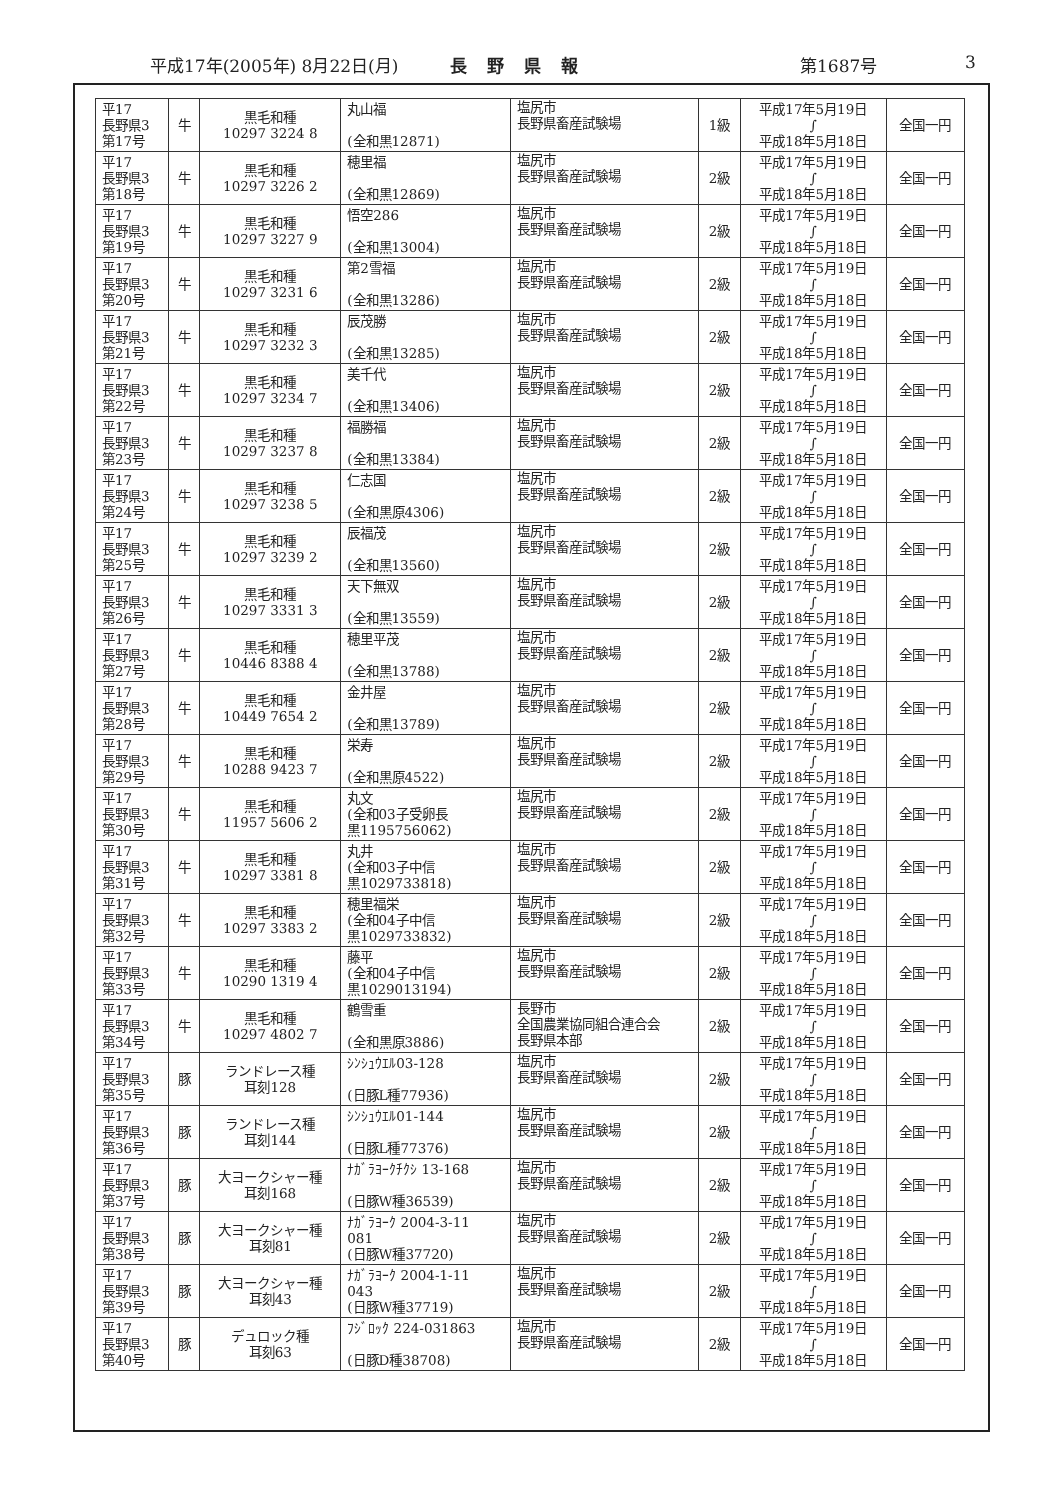平成17年(2005年) 8月22日(月) 長野県報 第1687号 3
| 平17 長野県3 第17号 | 牛 | 黒毛和種 10297 3224 8 | 丸山福 (全和黒12871) | 塩尻市 長野県畜産試験場 | 1級 | 平成17年5月19日 ∫ 平成18年5月18日 | 全国一円 |
| 平17 長野県3 第18号 | 牛 | 黒毛和種 10297 3226 2 | 穂里福 (全和黒12869) | 塩尻市 長野県畜産試験場 | 2級 | 平成17年5月19日 ∫ 平成18年5月18日 | 全国一円 |
| 平17 長野県3 第19号 | 牛 | 黒毛和種 10297 3227 9 | 悟空286 (全和黒13004) | 塩尻市 長野県畜産試験場 | 2級 | 平成17年5月19日 ∫ 平成18年5月18日 | 全国一円 |
| 平17 長野県3 第20号 | 牛 | 黒毛和種 10297 3231 6 | 第2雪福 (全和黒13286) | 塩尻市 長野県畜産試験場 | 2級 | 平成17年5月19日 ∫ 平成18年5月18日 | 全国一円 |
| 平17 長野県3 第21号 | 牛 | 黒毛和種 10297 3232 3 | 辰茂勝 (全和黒13285) | 塩尻市 長野県畜産試験場 | 2級 | 平成17年5月19日 ∫ 平成18年5月18日 | 全国一円 |
| 平17 長野県3 第22号 | 牛 | 黒毛和種 10297 3234 7 | 美千代 (全和黒13406) | 塩尻市 長野県畜産試験場 | 2級 | 平成17年5月19日 ∫ 平成18年5月18日 | 全国一円 |
| 平17 長野県3 第23号 | 牛 | 黒毛和種 10297 3237 8 | 福勝福 (全和黒13384) | 塩尻市 長野県畜産試験場 | 2級 | 平成17年5月19日 ∫ 平成18年5月18日 | 全国一円 |
| 平17 長野県3 第24号 | 牛 | 黒毛和種 10297 3238 5 | 仁志国 (全和黒原4306) | 塩尻市 長野県畜産試験場 | 2級 | 平成17年5月19日 ∫ 平成18年5月18日 | 全国一円 |
| 平17 長野県3 第25号 | 牛 | 黒毛和種 10297 3239 2 | 辰福茂 (全和黒13560) | 塩尻市 長野県畜産試験場 | 2級 | 平成17年5月19日 ∫ 平成18年5月18日 | 全国一円 |
| 平17 長野県3 第26号 | 牛 | 黒毛和種 10297 3331 3 | 天下無双 (全和黒13559) | 塩尻市 長野県畜産試験場 | 2級 | 平成17年5月19日 ∫ 平成18年5月18日 | 全国一円 |
| 平17 長野県3 第27号 | 牛 | 黒毛和種 10446 8388 4 | 穂里平茂 (全和黒13788) | 塩尻市 長野県畜産試験場 | 2級 | 平成17年5月19日 ∫ 平成18年5月18日 | 全国一円 |
| 平17 長野県3 第28号 | 牛 | 黒毛和種 10449 7654 2 | 金井屋 (全和黒13789) | 塩尻市 長野県畜産試験場 | 2級 | 平成17年5月19日 ∫ 平成18年5月18日 | 全国一円 |
| 平17 長野県3 第29号 | 牛 | 黒毛和種 10288 9423 7 | 栄寿 (全和黒原4522) | 塩尻市 長野県畜産試験場 | 2級 | 平成17年5月19日 ∫ 平成18年5月18日 | 全国一円 |
| 平17 長野県3 第30号 | 牛 | 黒毛和種 11957 5606 2 | 丸文 (全和03子受卵長 黒1195756062) | 塩尻市 長野県畜産試験場 | 2級 | 平成17年5月19日 ∫ 平成18年5月18日 | 全国一円 |
| 平17 長野県3 第31号 | 牛 | 黒毛和種 10297 3381 8 | 丸井 (全和03子中信 黒1029733818) | 塩尻市 長野県畜産試験場 | 2級 | 平成17年5月19日 ∫ 平成18年5月18日 | 全国一円 |
| 平17 長野県3 第32号 | 牛 | 黒毛和種 10297 3383 2 | 穂里福栄 (全和04子中信 黒1029733832) | 塩尻市 長野県畜産試験場 | 2級 | 平成17年5月19日 ∫ 平成18年5月18日 | 全国一円 |
| 平17 長野県3 第33号 | 牛 | 黒毛和種 10290 1319 4 | 藤平 (全和04子中信 黒1029013194) | 塩尻市 長野県畜産試験場 | 2級 | 平成17年5月19日 ∫ 平成18年5月18日 | 全国一円 |
| 平17 長野県3 第34号 | 牛 | 黒毛和種 10297 4802 7 | 鶴雪重 (全和黒原3886) | 長野市 全国農業協同組合連合会 長野県本部 | 2級 | 平成17年5月19日 ∫ 平成18年5月18日 | 全国一円 |
| 平17 長野県3 第35号 | 豚 | ランドレース種 耳刻128 | ｼﾝｼｭｳｴﾙ03-128 (日豚L種77936) | 塩尻市 長野県畜産試験場 | 2級 | 平成17年5月19日 ∫ 平成18年5月18日 | 全国一円 |
| 平17 長野県3 第36号 | 豚 | ランドレース種 耳刻144 | ｼﾝｼｭｳｴﾙ01-144 (日豚L種77376) | 塩尻市 長野県畜産試験場 | 2級 | 平成17年5月19日 ∫ 平成18年5月18日 | 全国一円 |
| 平17 長野県3 第37号 | 豚 | 大ヨークシャー種 耳刻168 | ﾅｶﾞﾗﾖｰｸﾁｸｼ 13-168 (日豚W種36539) | 塩尻市 長野県畜産試験場 | 2級 | 平成17年5月19日 ∫ 平成18年5月18日 | 全国一円 |
| 平17 長野県3 第38号 | 豚 | 大ヨークシャー種 耳刻81 | ﾅｶﾞﾗﾖｰｸ 2004-3-11 081 (日豚W種37720) | 塩尻市 長野県畜産試験場 | 2級 | 平成17年5月19日 ∫ 平成18年5月18日 | 全国一円 |
| 平17 長野県3 第39号 | 豚 | 大ヨークシャー種 耳刻43 | ﾅｶﾞﾗﾖｰｸ 2004-1-11 043 (日豚W種37719) | 塩尻市 長野県畜産試験場 | 2級 | 平成17年5月19日 ∫ 平成18年5月18日 | 全国一円 |
| 平17 長野県3 第40号 | 豚 | デュロック種 耳刻63 | ﾌｼﾞﾛｯｸ 224-031863 (日豚D種38708) | 塩尻市 長野県畜産試験場 | 2級 | 平成17年5月19日 ∫ 平成18年5月18日 | 全国一円 |